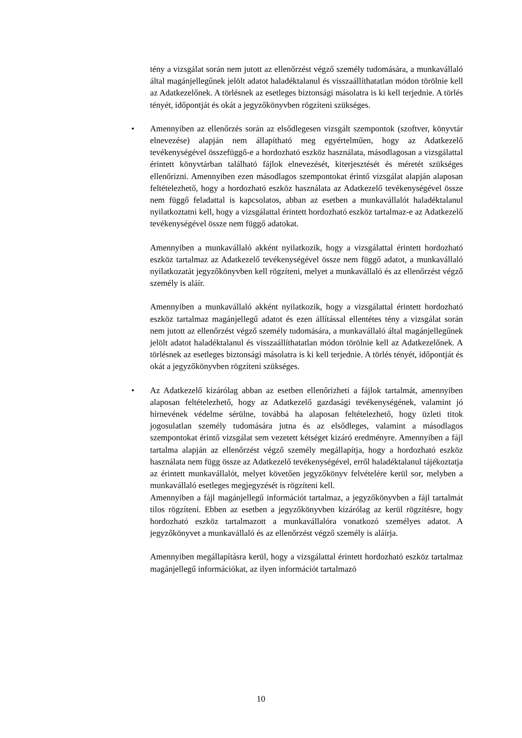tény a vizsgálat során nem jutott az ellenőrzést végző személy tudomására, a munkavállaló által magánjellegűnek jelölt adatot haladéktalanul és visszaállíthatatlan módon törölnie kell az Adatkezelőnek. A törlésnek az esetleges biztonsági másolatra is ki kell terjednie. A törlés tényét, időpontját és okát a jegyzőkönyvben rögzíteni szükséges.
• Amennyiben az ellenőrzés során az elsődlegesen vizsgált szempontok (szoftver, könyvtár elnevezése) alapján nem állapítható meg egyértelműen, hogy az Adatkezelő tevékenységével összefüggő-e a hordozható eszköz használata, másodlagosan a vizsgálattal érintett könyvtárban található fájlok elnevezését, kiterjesztését és méretét szükséges ellenőrizni. Amennyiben ezen másodlagos szempontokat érintő vizsgálat alapján alaposan feltételezhető, hogy a hordozható eszköz használata az Adatkezelő tevékenységével össze nem függő feladattal is kapcsolatos, abban az esetben a munkavállalót haladéktalanul nyilatkoztatni kell, hogy a vizsgálattal érintett hordozható eszköz tartalmaz-e az Adatkezelő tevékenységével össze nem függő adatokat.
Amennyiben a munkavállaló akként nyilatkozik, hogy a vizsgálattal érintett hordozható eszköz tartalmaz az Adatkezelő tevékenységével össze nem függő adatot, a munkavállaló nyilatkozatát jegyzőkönyvben kell rögzíteni, melyet a munkavállaló és az ellenőrzést végző személy is aláír.
Amennyiben a munkavállaló akként nyilatkozik, hogy a vizsgálattal érintett hordozható eszköz tartalmaz magánjellegű adatot és ezen állítással ellentétes tény a vizsgálat során nem jutott az ellenőrzést végző személy tudomására, a munkavállaló által magánjellegűnek jelölt adatot haladéktalanul és visszaállíthatatlan módon törölnie kell az Adatkezelőnek. A törlésnek az esetleges biztonsági másolatra is ki kell terjednie. A törlés tényét, időpontját és okát a jegyzőkönyvben rögzíteni szükséges.
• Az Adatkezelő kizárólag abban az esetben ellenőrizheti a fájlok tartalmát, amennyiben alaposan feltételezhető, hogy az Adatkezelő gazdasági tevékenységének, valamint jó hírnevének védelme sérülne, továbbá ha alaposan feltételezhető, hogy üzleti titok jogosulatlan személy tudomására jutna és az elsődleges, valamint a másodlagos szempontokat érintő vizsgálat sem vezetett kétséget kizáró eredményre. Amennyiben a fájl tartalma alapján az ellenőrzést végző személy megállapítja, hogy a hordozható eszköz használata nem függ össze az Adatkezelő tevékenységével, erről haladéktalanul tájékoztatja az érintett munkavállalót, melyet követően jegyzőkönyv felvételére kerül sor, melyben a munkavállaló esetleges megjegyzését is rögzíteni kell.
Amennyiben a fájl magánjellegű információt tartalmaz, a jegyzőkönyvben a fájl tartalmát tilos rögzíteni. Ebben az esetben a jegyzőkönyvben kizárólag az kerül rögzítésre, hogy hordozható eszköz tartalmazott a munkavállalóra vonatkozó személyes adatot. A jegyzőkönyvet a munkavállaló és az ellenőrzést végző személy is aláírja.
Amennyiben megállapításra kerül, hogy a vizsgálattal érintett hordozható eszköz tartalmaz magánjellegű információkat, az ilyen információt tartalmazó
10